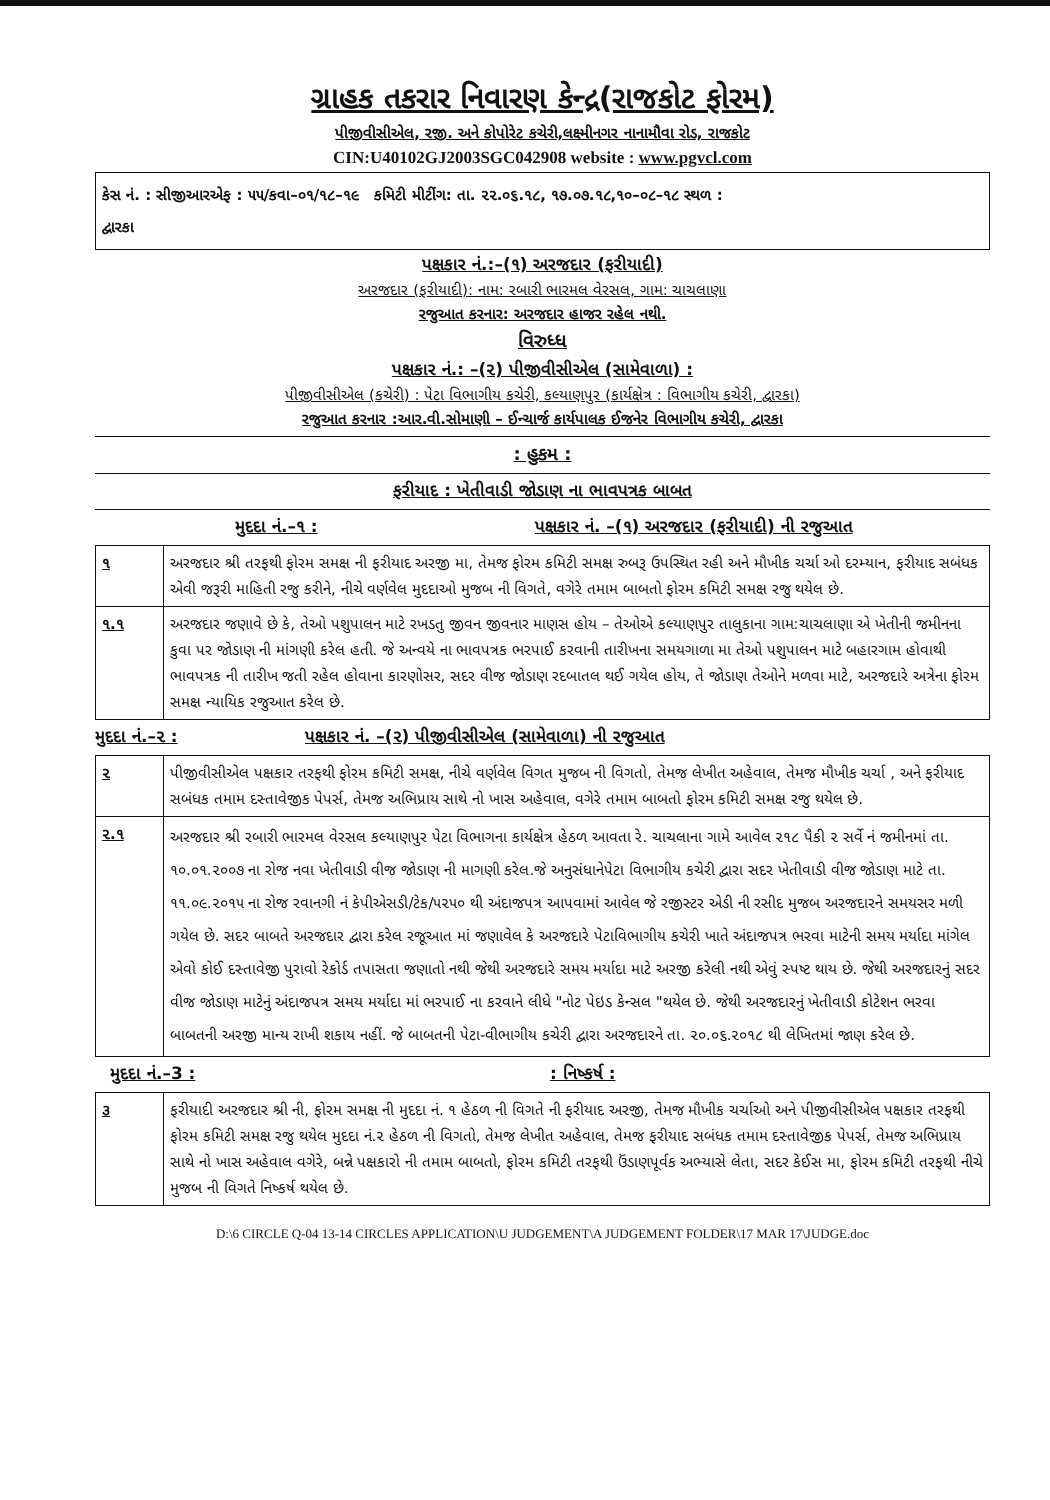ગ્રાહક તકરાર નિવારણ કેન્દ્ર(રાજકોટ ફોરમ)
પીજીવીસીએલ, રજી. અને કોપોરેટ કચેરી,લક્ષ્મીનગર નાનામૌવા રોડ, રાજકોટ
CIN:U40102GJ2003SGC042908 website : www.pgvcl.com
કેસ નં. : સીજીઆરએફ : ૫૫/કવા–૦૧/૧૮–૧૯ કમિટી મીટીંગ: તા. ૨૨.૦૬.૧૮, ૧૭.૦૭.૧૮,૧૦–૦૮–૧૮ સ્થળ :
દ્વારકા
પક્ષકાર નં.:–(૧) અરજદાર (ફરીયાદી)
અરજદાર (ફરીયાદી): નામ: રબારી ભારમલ વેરસલ, ગામ: ચાચલાણા
રજુઆત કરનાર: અરજદાર હાજર રહેલ નથી.
વિરુધ્ધ
પક્ષકાર નં.: –(૨) પીજીવીસીએલ (સામેવાળા) :
પીજીવીસીએલ (કચેરી) : પેટા વિભાગીય કચેરી, કલ્યાણપુર (કાર્યક્ષેત્ર : વિભાગીય કચેરી, દ્વારકા)
રજુઆત કરનાર :આર.વી.સોમાણી – ઈન્ચાર્જ કાર્યપાલક ઈજનેર વિભાગીય કચેરી, દ્વારકા
: હુકમ :
ફરીયાદ : ખેતીવાડી જોડાણ ના ભાવપત્રક બાબત
મુદદા નં.–૧ : પક્ષકાર નં. –(૧) અરજદાર (ફરીયાદી) ની રજુઆત
| ૧ | અરજદાર શ્રી તરફથી ફોરમ સમક્ષ ની ફરીયાદ અરજી મા, તેમજ ફોરમ કમિટી સમક્ષ રુબરૂ ઉપસ્થિત રહી અને મૌખીક ચર્ચા ઓ દરમ્યાન, ફરીયાદ સબંધક એવી જરૂરી માહિતી રજુ કરીને, નીચે વર્ણવેલ મુદદાઓ મુજબ ની વિગતે, વગેરે તમામ બાબતો ફોરમ કમિટી સમક્ષ રજુ થયેલ છે. |
| ૧.૧ | અરજદાર જણાવે છે કે, તેઓ પશુપાલન માટે રખડતુ જીવન જીવનાર માણસ હોય – તેઓએ કલ્યાણપુર તાલુકાના ગામ:ચાચલાણા એ ખેતીની જમીનના કુવા પર જોડાણ ની માંગણી કરેલ હતી. જે અન્વયે ના ભાવપત્રક ભરપાઈ કરવાની તારીખના સમયગાળા મા તેઓ પશુપાલન માટે બહારગામ હોવાથી ભાવપત્રક ની તારીખ જતી રહેલ હોવાના કારણોસર, સદર વીજ જોડાણ રદબાતલ થઈ ગયેલ હોય, તે જોડાણ તેઓને મળવા માટે, અરજદારે અત્રેના ફોરમ સમક્ષ ન્યાયિક રજુઆત કરેલ છે. |
મુદદા નં.–૨ : પક્ષકાર નં. –(૨) પીજીવીસીએલ (સામેવાળા) ની રજુઆત
| ૨ | પીજીવીસીએલ પક્ષકાર તરફથી ફોરમ કમિટી સમક્ષ, નીચે વર્ણવેલ વિગત મુજબ ની વિગતો, તેમજ લેખીત અહેવાલ, તેમજ મૌખીક ચર્ચા , અને ફરીયાદ સબંધક તમામ દસ્તાવેજીક પેપર્સ, તેમજ અભિપ્રાય સાથે નો ખાસ અહેવાલ, વગેરે તમામ બાબતો ફોરમ કમિટી સમક્ષ રજુ થયેલ છે. |
| ૨.૧ | અરજદાર શ્રી રબારી ભારમલ વેરસલ કલ્યાણપુર પેટા વિભાગના કાર્યક્ષેત્ર હેઠળ આવતા રે. ચાચલાના ગામે આવેલ ૨૧૮ પૈકી ૨ સર્વે નં જમીનમાં તા. ૧૦.૦૧.૨૦૦૭ ના રોજ નવા ખેતીવાડી વીજ જોડાણ ની માગણી કરેલ.જે અનુસંધાનેપેટા વિભાગીય કચેરી દ્વારા સદર ખેતીવાડી વીજ જોડાણ માટે તા. ૧૧.૦૯.૨૦૧૫ ના રોજ રવાનગી નં કેપીએસડી/ટેક/૫૨૫૦ થી અંદાજપત્ર આપવામાં આવેલ જે રજીસ્ટર એડી ની રસીદ મુજબ અરજદારને સમયસર મળી ગયેલ છે. સદર બાબતે અરજદાર દ્વારા કરેલ રજૂઆત માં જણાવેલ કે અરજદારે પેટાવિભાગીય કચેરી ખાતે અંદાજપત્ર ભરવા માટેની સમય મર્યાદા માંગેલ એવો કોઈ દસ્તાવેજી પુરાવો રેકોર્ડ તપાસતા જણાતો નથી જેથી અરજદારે સમય મર્યાદા માટે અરજી કરેલી નથી એવું સ્પષ્ટ થાય છે. જેથી અરજદારનું સદર વીજ જોડાણ માટેનું અંદાજપત્ર સમય મર્યાદા માં ભરપાઈ ના કરવાને લીધે "નોટ પેઇડ કેન્સલ "થયેલ છે. જેથી અરજદારનું ખેતીવાડી કોટેશન ભરવા બાબતની અરજી માન્ય રાખી શકાય નહીં. જે બાબતની પેટા-વીભાગીય કચેરી દ્વારા અરજદારને તા. ૨૦.૦૬.૨૦૧૮ થી લેખિતમાં જાણ કરેલ છે. |
મુદદા નં.–3 : : નિષ્કર્ષ :
| ૩ | ફરીયાદી અરજદાર શ્રી ની, ફોરમ સમક્ષ ની મુદદા નં. ૧ હેઠળ ની વિગતે ની ફરીયાદ અરજી, તેમજ મૌખીક ચર્ચાઓ અને પીજીવીસીએલ પક્ષકાર તરફથી ફોરમ કમિટી સમક્ષ રજુ થયેલ મુદદા નં.૨ હેઠળ ની વિગતો, તેમજ લેખીત અહેવાલ, તેમજ ફરીયાદ સબંધક તમામ દસ્તાવેજીક પેપર્સ, તેમજ અભિપ્રાય સાથે નો ખાસ અહેવાલ વગેરે, બન્ને પક્ષકારો ની તમામ બાબતો, ફોરમ કમિટી તરફથી ઉંડાણપૂર્વક અભ્યાસે લેતા, સદર કેઈસ મા, ફોરમ કમિટી તરફથી નીચે મુજબ ની વિગતે નિષ્કર્ષ થયેલ છે. |
D:\6 CIRCLE Q-04 13-14 CIRCLES APPLICATION\U JUDGEMENT\A JUDGEMENT FOLDER\17 MAR 17\JUDGE.doc